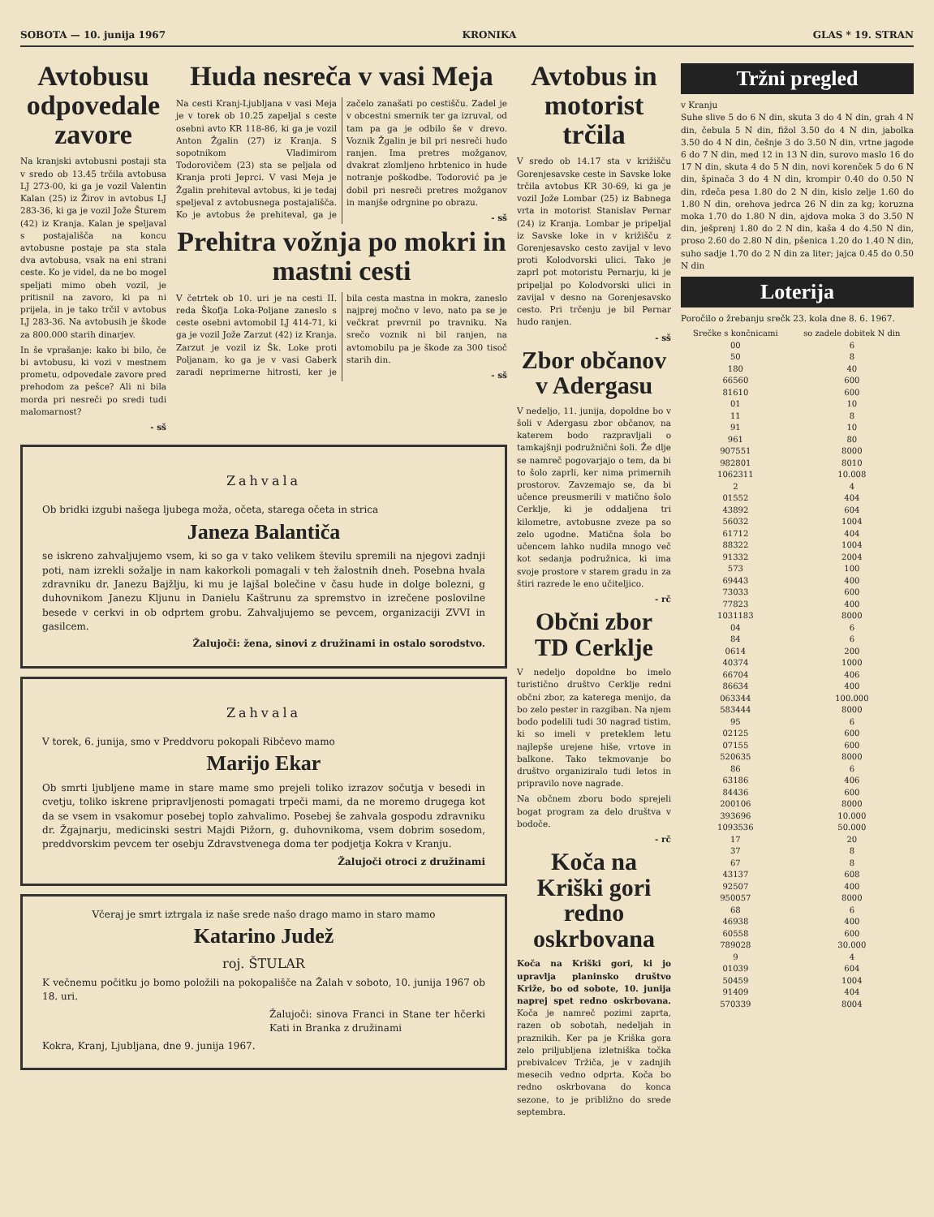SOBOTA — 10. junija 1967 KRONIKA GLAS * 19. STRAN
Avtobusu odpovedale zavore
Na kranjski avtobusni postaji sta v sredo ob 13.45 trčila avtobusa LJ 273-00, ki ga je vozil Valentin Kalan (25) iz Žirov in avtobus LJ 283-36, ki ga je vozil Jože Šturem (42) iz Kranja. Kalan je speljaval s postajališča na koncu avtobusne postaje pa sta stala dva avtobusa, vsak na eni strani ceste. Ko je videl, da ne bo mogel speljati mimo obeh vozil, je pritisnil na zavoro, ki pa ni prijela, in je tako trčil v avtobus LJ 283-36. Na avtobusih je škode za 800.000 starih dinarjev.
In še vprašanje: kako bi bilo, če bi avtobusu, ki vozi v mestnem prometu, odpovedale zavore pred prehodom za pešce? Ali ni bila morda pri nesreči po sredi tudi malomarnost?
- sš
Huda nesreča v vasi Meja
Na cesti Kranj-Ljubljana v vasi Meja je v torek ob 10.25 zapeljal s ceste osebni avto KR 118-86, ki ga je vozil Anton Žgalin (27) iz Kranja. S sopotnikom Vladimirom Todorovičem (23) sta se peljala od Kranja proti Jeprci. V vasi Meja je Žgalin prehiteval avtobus, ki je tedaj speljeval z avtobusnega postajališča. Ko je avtobus že prehiteval, ga je začelo zanašati po cestišču. Zadel je v obcestni smernik ter ga izruval, od tam pa ga je odbilo še v drevo. Voznik Žgalin je bil pri nesreči hudo ranjen. Ima pretres možganov, dvakrat zlomljeno hrbtenico in hude notranje poškodbe. Todorović pa je dobil pri nesreči pretres možganov in manjše odrgnine po obrazu.
- sš
Prehitra vožnja po mokri in mastni cesti
V četrtek ob 10. uri je na cesti II. reda Škofja Loka-Poljane zaneslo s ceste osebni avtomobil LJ 414-71, ki ga je vozil Jože Zarzut (42) iz Kranja. Zarzut je vozil iz Šk. Loke proti Poljanam, ko ga je v vasi Gaberk zaradi neprimerne hitrosti, ker je bila cesta mastna in mokra, zaneslo najprej močno v levo, nato pa se je večkrat prevrnil po travniku. Na srečo voznik ni bil ranjen, na avtomobilu pa je škode za 300 tisoč starih din.
- sš
Zahvala
Ob bridki izgubi našega ljubega moža, očeta, starega očeta in strica
Janeza Balantiča
se iskreno zahvaljujemo vsem, ki so ga v tako velikem številu spremili na njegovi zadnji poti, nam izrekli sožalje in nam kakorkoli pomagali v teh žalostnih dneh. Posebna hvala zdravniku dr. Janezu Bajžlju, ki mu je lajšal bolečine v času hude in dolge bolezni, g duhovnikom Janezu Kljunu in Danielu Kaštrunu za spremstvo in izrečene poslovilne besede v cerkvi in ob odprtem grobu. Zahvaljujemo se pevcem, organizaciji ZVVI in gasilcem.
Žalujoči: žena, sinovi z družinami in ostalo sorodstvo.
Zahvala
V torek, 6. junija, smo v Preddvoru pokopali Ribčevo mamo
Marijo Ekar
Ob smrti ljubljene mame in stare mame smo prejeli toliko izrazov sočutja v besedi in cvetju, toliko iskrene pripravljenosti pomagati trpeči mami, da ne moremo drugega kot da se vsem in vsakomur posebej toplo zahvalimo. Posebej še zahvala gospodu zdravniku dr. Žgajnarju, medicinski sestri Majdi Pižorn, g. duhovnikoma, vsem dobrim sosedom, preddvorskim pevcem ter osebju Zdravstvenega doma ter podjetja Kokra v Kranju.
Žalujoči otroci z družinami
Včeraj je smrt iztrgala iz naše srede našo drago mamo in staro mamo
Katarino Judež
roj. ŠTULAR
K večnemu počitku jo bomo položili na pokopališče na Žalah v soboto, 10. junija 1967 ob 18. uri.
Žalujoči: sinova Franci in Stane ter hčerki Kati in Branka z družinami
Kokra, Kranj, Ljubljana, dne 9. junija 1967.
Avtobus in motorist trčila
V sredo ob 14.17 sta v križišču Gorenjesavske ceste in Savske loke trčila avtobus KR 30-69, ki ga je vozil Jože Lombar (25) iz Babnega vrta in motorist Stanislav Pernar (24) iz Kranja. Lombar je pripeljal iz Savske loke in v križišču z Gorenjesavsko cesto zavijal v levo proti Kolodvorski ulici. Tako je zaprl pot motoristu Pernarju, ki je pripeljal po Kolodvorski ulici in zavijal v desno na Gorenjesavsko cesto. Pri trčenju je bil Pernar hudo ranjen.
- sš
Zbor občanov v Adergasu
V nedeljo, 11. junija, dopoldne bo v šoli v Adergasu zbor občanov, na katerem bodo razpravljali o tamkajšnji podružnični šoli. Že dlje se namreč pogovarjajo o tem, da bi to šolo zaprli, ker nima primernih prostorov. Zavzemajo se, da bi učence preusmerili v matično šolo Cerklje, ki je oddaljena tri kilometre, avtobusne zveze pa so zelo ugodne. Matična šola bo učencem lahko nudila mnogo več kot sedanja podružnica, ki ima svoje prostore v starem gradu in za štiri razrede le eno učiteljico.
- rč
Občni zbor TD Cerklje
V nedeljo dopoldne bo imelo turistično društvo Cerklje redni občni zbor, za katerega menijo, da bo zelo pester in razgiban. Na njem bodo podelili tudi 30 nagrad tistim, ki so imeli v preteklem letu najlepše urejene hiše, vrtove in balkone. Tako tekmovanje bo društvo organiziralo tudi letos in pripravilo nove nagrade.
Na občnem zboru bodo sprejeli bogat program za delo društva v bodoče.
- rč
Koča na Kriški gori redno oskrbovana
Koča na Kriški gori, ki jo upravlja planinsko društvo Križe, bo od sobote, 10. junija naprej spet redno oskrbovana. Koča je namreč pozimi zaprta, razen ob sobotah, nedeljah in praznikih. Ker pa je Kriška gora zelo priljubljena izletniška točka prebivalcev Tržiča, je v zadnjih mesecih vedno odprta. Koča bo redno oskrbovana do konca sezone, to je približno do srede septembra.
Tržni pregled
v Kranju
Suhe slive 5 do 6 N din, skuta 3 do 4 N din, grah 4 N din, čebula 5 N din, fižol 3.50 do 4 N din, jabolka 3.50 do 4 N din, češnje 3 do 3.50 N din, vrtne jagode 6 do 7 N din, med 12 in 13 N din, surovo maslo 16 do 17 N din, skuta 4 do 5 N din, novi korenček 5 do 6 N din, špinača 3 do 4 N din, krompir 0.40 do 0.50 N din, rdeča pesa 1.80 do 2 N din, kislo zelje 1.60 do 1.80 N din, orehova jedrca 26 N din za kg; koruzna moka 1.70 do 1.80 N din, ajdova moka 3 do 3.50 N din, ješprenj 1.80 do 2 N din, kaša 4 do 4.50 N din, proso 2.60 do 2.80 N din, pšenica 1.20 do 1.40 N din, suho sadje 1.70 do 2 N din za liter; jajca 0.45 do 0.50 N din
Loterija
Poročilo o žrebanju srečk 23. kola dne 8. 6. 1967.
| Srečke s končnicami | so zadele dobitek N din |
| --- | --- |
| 00 | 6 |
| 50 | 8 |
| 180 | 40 |
| 66560 | 600 |
| 81610 | 600 |
| 01 | 10 |
| 11 | 8 |
| 91 | 10 |
| 961 | 80 |
| 907551 | 8000 |
| 982801 | 8010 |
| 1062311 | 10.008 |
| 2 | 4 |
| 01552 | 404 |
| 43892 | 604 |
| 56032 | 1004 |
| 61712 | 404 |
| 88322 | 1004 |
| 91332 | 2004 |
| 573 | 100 |
| 69443 | 400 |
| 73033 | 600 |
| 77823 | 400 |
| 1031183 | 8000 |
| 04 | 6 |
| 84 | 6 |
| 0614 | 200 |
| 40374 | 1000 |
| 66704 | 406 |
| 86634 | 400 |
| 063344 | 100.000 |
| 583444 | 8000 |
| 95 | 6 |
| 02125 | 600 |
| 07155 | 600 |
| 520635 | 8000 |
| 86 | 6 |
| 63186 | 406 |
| 84436 | 600 |
| 200106 | 8000 |
| 393696 | 10.000 |
| 1093536 | 50.000 |
| 17 | 20 |
| 37 | 8 |
| 67 | 8 |
| 43137 | 608 |
| 92507 | 400 |
| 950057 | 8000 |
| 68 | 6 |
| 46938 | 400 |
| 60558 | 600 |
| 789028 | 30.000 |
| 9 | 4 |
| 01039 | 604 |
| 50459 | 1004 |
| 91409 | 404 |
| 570339 | 8004 |